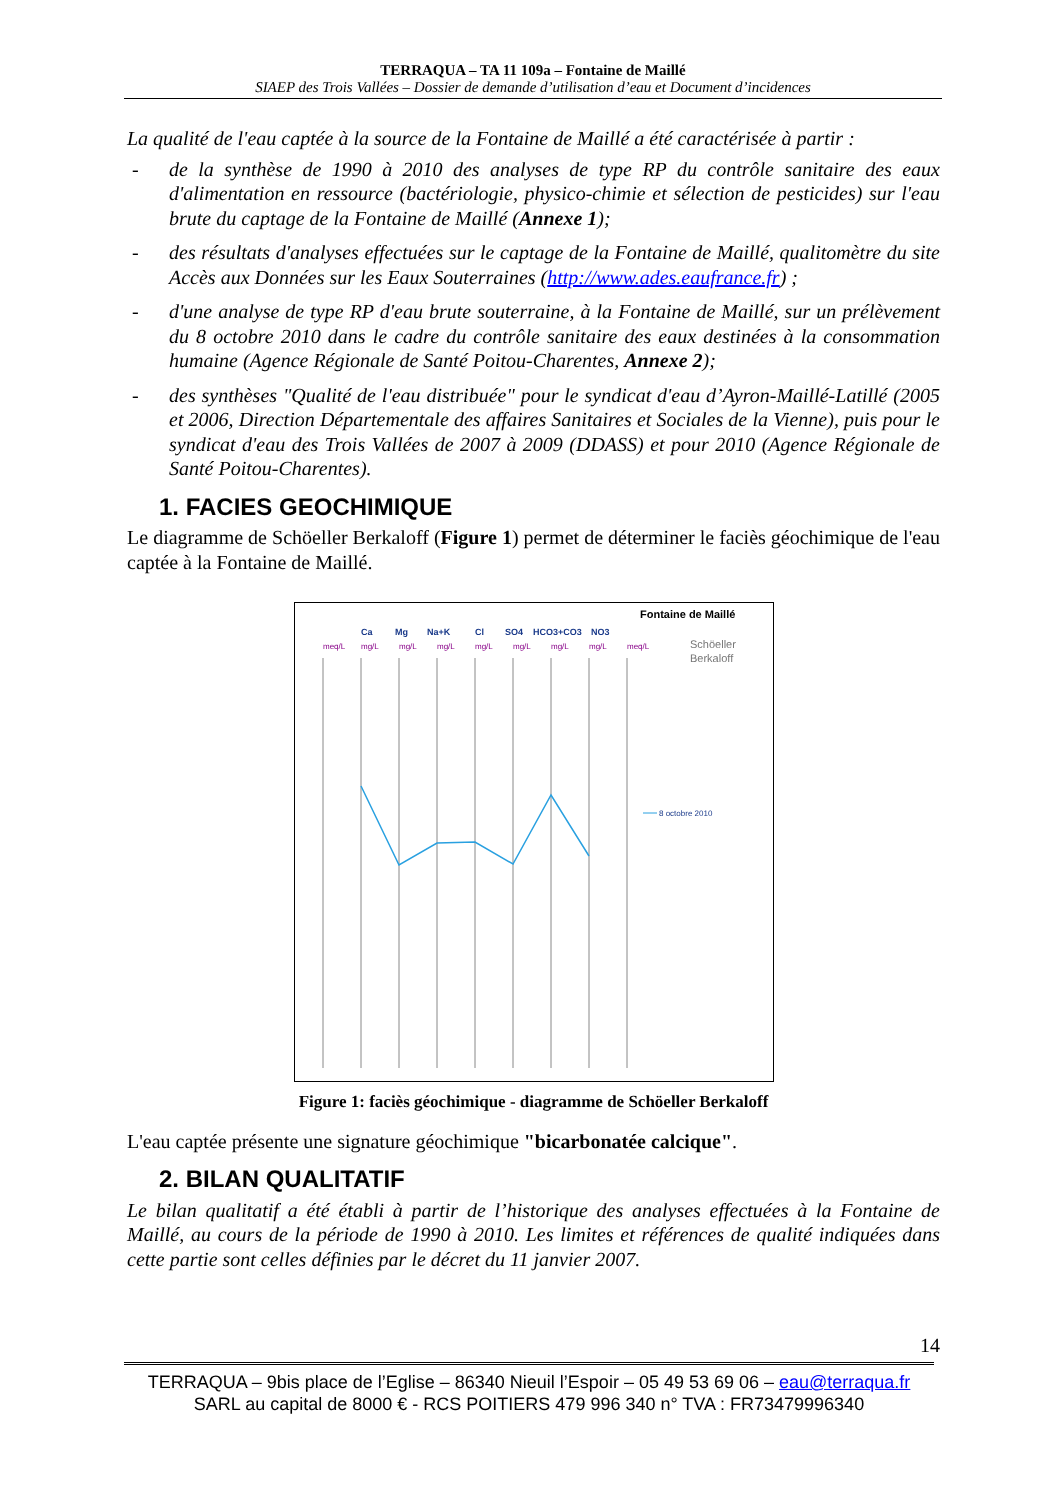TERRAQUA – TA 11 109a – Fontaine de Maillé
SIAEP des Trois Vallées – Dossier de demande d’utilisation d’eau et Document d’incidences
La qualité de l'eau captée à la source de la Fontaine de Maillé a été caractérisée à partir :
- de la synthèse de 1990 à 2010 des analyses de type RP du contrôle sanitaire des eaux d'alimentation en ressource (bactériologie, physico-chimie et sélection de pesticides) sur l'eau brute du captage de la Fontaine de Maillé (Annexe 1);
- des résultats d'analyses effectuées sur le captage de la Fontaine de Maillé, qualitomètre du site Accès aux Données sur les Eaux Souterraines (http://www.ades.eaufrance.fr) ;
- d'une analyse de type RP d'eau brute souterraine, à la Fontaine de Maillé, sur un prélèvement du 8 octobre 2010 dans le cadre du contrôle sanitaire des eaux destinées à la consommation humaine (Agence Régionale de Santé Poitou-Charentes, Annexe 2);
- des synthèses "Qualité de l'eau distribuée" pour le syndicat d'eau d’Ayron-Maillé-Latillé (2005 et 2006, Direction Départementale des affaires Sanitaires et Sociales de la Vienne), puis pour le syndicat d'eau des Trois Vallées de 2007 à 2009 (DDASS) et pour 2010 (Agence Régionale de Santé Poitou-Charentes).
1. FACIES GEOCHIMIQUE
Le diagramme de Schöeller Berkaloff (Figure 1) permet de déterminer le faciès géochimique de l'eau captée à la Fontaine de Maillé.
Fontaine de Maillé
Schöeller
Berkaloff
Ca
Mg
Na+K
Cl
SO4
HCO3+CO3
NO3
meq/L
mg/L
mg/L
mg/L
mg/L
mg/L
mg/L
mg/L
meq/L
8 octobre 2010
Figure 1: faciès géochimique - diagramme de Schöeller Berkaloff
L'eau captée présente une signature géochimique "bicarbonatée calcique".
2. BILAN QUALITATIF
Le bilan qualitatif a été établi à partir de l’historique des analyses effectuées à la Fontaine de Maillé, au cours de la période de 1990 à 2010. Les limites et références de qualité indiquées dans cette partie sont celles définies par le décret du 11 janvier 2007.
14
TERRAQUA – 9bis place de l’Eglise – 86340 Nieuil l’Espoir – 05 49 53 69 06 – eau@terraqua.fr
SARL au capital de 8000 € - RCS POITIERS 479 996 340 n° TVA : FR73479996340